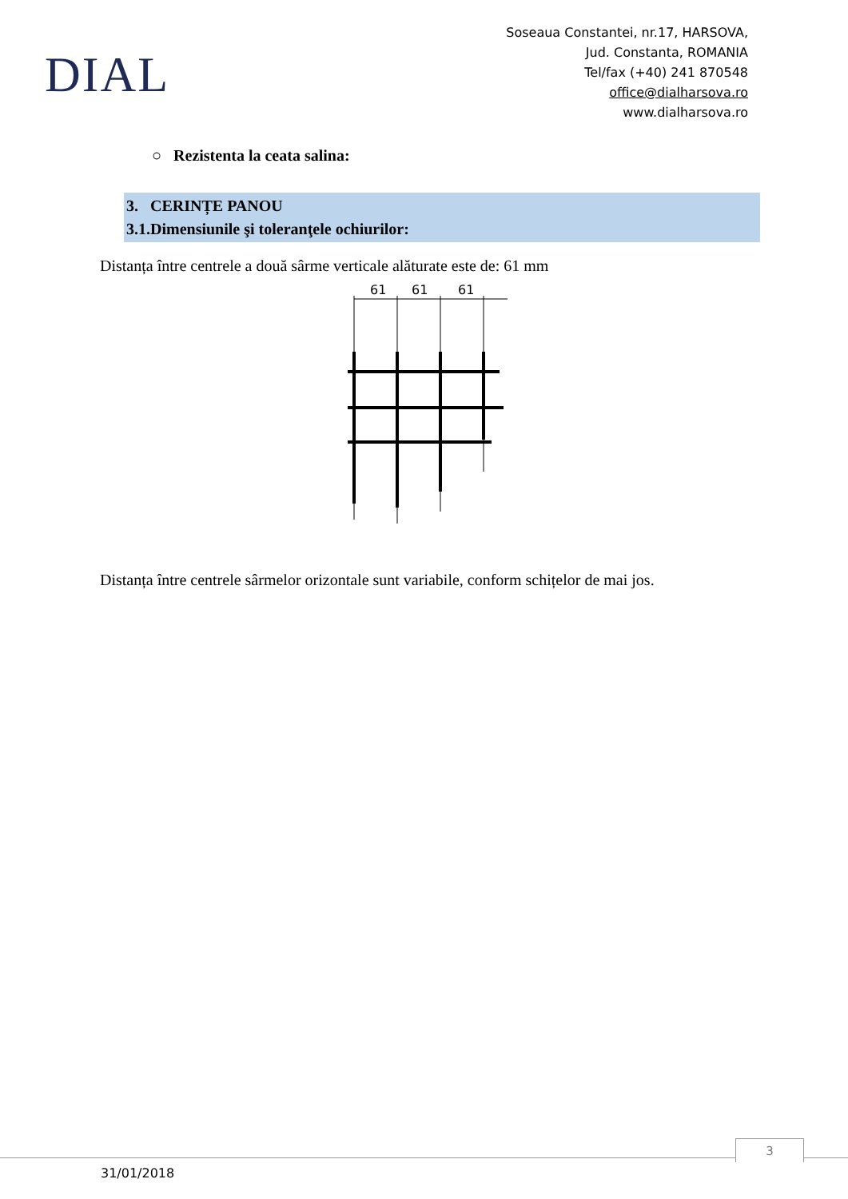DIAL
Soseaua Constantei, nr.17, HARSOVA,
Jud. Constanta, ROMANIA
Tel/fax (+40) 241 870548
office@dialharsova.ro
www.dialharsova.ro
○ Rezistenta la ceata salina:
3. CERINȚE PANOU
3.1.Dimensiunile şi toleranţele ochiurilor:
Distanța între centrele a două sârme verticale alăturate este de: 61 mm
61
61
61
Distanța între centrele sârmelor orizontale sunt variabile, conform schițelor de mai jos.
3
31/01/2018